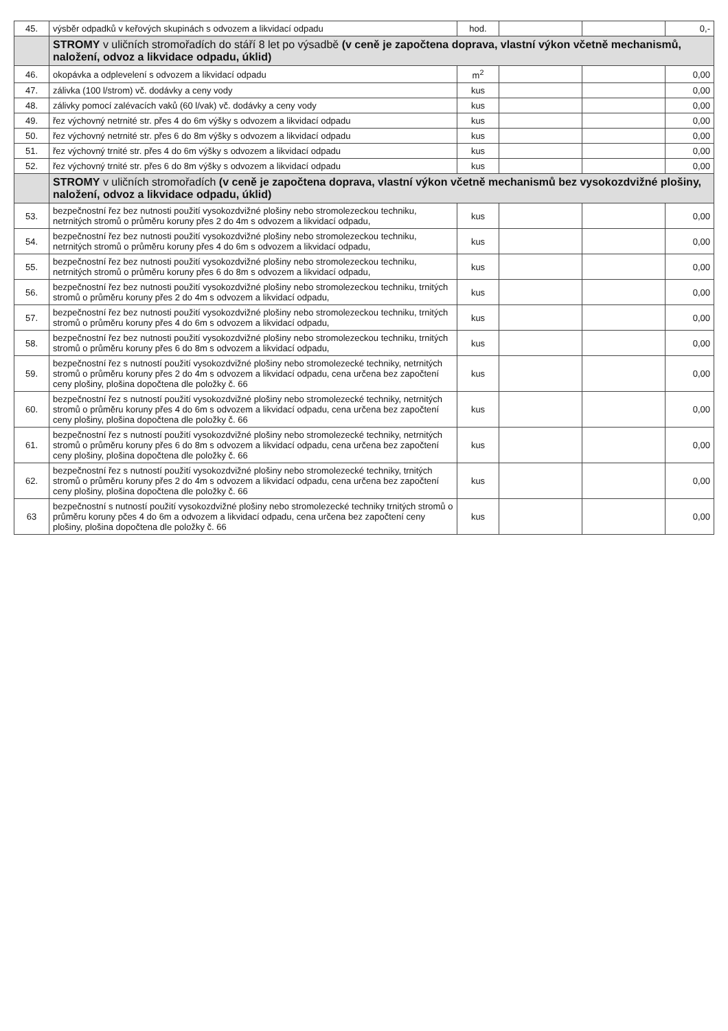| 45. | výsběr odpadků v keřových skupinách s odvozem a likvidací odpadu | hod. | | | 0,- |
| | STROMY v uličních stromořadích do stáří 8 let po výsadbě (v ceně je započtena doprava, vlastní výkon včetně mechanismů, naložení, odvoz a likvidace odpadu, úklid) | | | | |
| 46. | okopávka a odplevelení s odvozem a likvidací odpadu | m<sup>2</sup> | | | 0,00 |
| 47. | zálivka (100 l/strom) vč. dodávky a ceny vody | kus | | | 0,00 |
| 48. | zálivky pomocí zalévacích vaků (60 l/vak) vč. dodávky a ceny vody | kus | | | 0,00 |
| 49. | řez výchovný netrnité str. přes 4 do 6m výšky s odvozem a likvidací odpadu | kus | | | 0,00 |
| 50. | řez výchovný netrnité str. přes 6 do 8m výšky s odvozem a likvidací odpadu | kus | | | 0,00 |
| 51. | řez výchovný trnité str. přes 4 do 6m výšky s odvozem a likvidací odpadu | kus | | | 0,00 |
| 52. | řez výchovný trnité str. přes 6 do 8m výšky s odvozem a likvidací odpadu | kus | | | 0,00 |
| | STROMY v uličních stromořadích (v ceně je započtena doprava, vlastní výkon včetně mechanismů bez vysokozdvižné plošiny, naložení, odvoz a likvidace odpadu, úklid) | | | | |
| 53. | bezpečnostní řez bez nutnosti použití vysokozdvižné plošiny nebo stromolezeckou techniku, netrnitých stromů o průměru koruny přes 2 do 4m s odvozem a likvidací odpadu, | kus | | | 0,00 |
| 54. | bezpečnostní řez bez nutnosti použití vysokozdvižné plošiny nebo stromolezeckou techniku, netrnitých stromů o průměru koruny přes 4 do 6m s odvozem a likvidací odpadu, | kus | | | 0,00 |
| 55. | bezpečnostní řez bez nutnosti použití vysokozdvižné plošiny nebo stromolezeckou techniku, netrnitých stromů o průměru koruny přes 6 do 8m s odvozem a likvidací odpadu, | kus | | | 0,00 |
| 56. | bezpečnostní řez bez nutnosti použití vysokozdvižné plošiny nebo stromolezeckou techniku, trnitých stromů o průměru koruny přes 2 do 4m s odvozem a likvidací odpadu, | kus | | | 0,00 |
| 57. | bezpečnostní řez bez nutnosti použití vysokozdvižné plošiny nebo stromolezeckou techniku, trnitých stromů o průměru koruny přes 4 do 6m s odvozem a likvidací odpadu, | kus | | | 0,00 |
| 58. | bezpečnostní řez bez nutnosti použití vysokozdvižné plošiny nebo stromolezeckou techniku, trnitých stromů o průměru koruny přes 6 do 8m s odvozem a likvidací odpadu, | kus | | | 0,00 |
| 59. | bezpečnostní řez s nutností použití vysokozdvižné plošiny nebo stromolezecké techniky, netrnitých stromů o průměru koruny přes 2 do 4m s odvozem a likvidací odpadu, cena určena bez započtení ceny plošiny, plošina dopočtena dle položky č. 66 | kus | | | 0,00 |
| 60. | bezpečnostní řez s nutností použití vysokozdvižné plošiny nebo stromolezecké techniky, netrnitých stromů o průměru koruny přes 4 do 6m s odvozem a likvidací odpadu, cena určena bez započtení ceny plošiny, plošina dopočtena dle položky č. 66 | kus | | | 0,00 |
| 61. | bezpečnostní řez s nutností použití vysokozdvižné plošiny nebo stromolezecké techniky, netrnitých stromů o průměru koruny přes 6 do 8m s odvozem a likvidací odpadu, cena určena bez započtení ceny plošiny, plošina dopočtena dle položky č. 66 | kus | | | 0,00 |
| 62. | bezpečnostní řez s nutností použití vysokozdvižné plošiny nebo stromolezecké techniky, trnitých stromů o průměru koruny přes 2 do 4m s odvozem a likvidací odpadu, cena určena bez započtení ceny plošiny, plošina dopočtena dle položky č. 66 | kus | | | 0,00 |
| 63 | bezpečnostní s nutností použití vysokozdvižné plošiny nebo stromolezecké techniky trnitých stromů o průměru koruny pčes 4 do 6m a odvozem a likvidací odpadu, cena určena bez započtení ceny plošiny, plošina dopočtena dle položky č. 66 | kus | | | 0,00 |